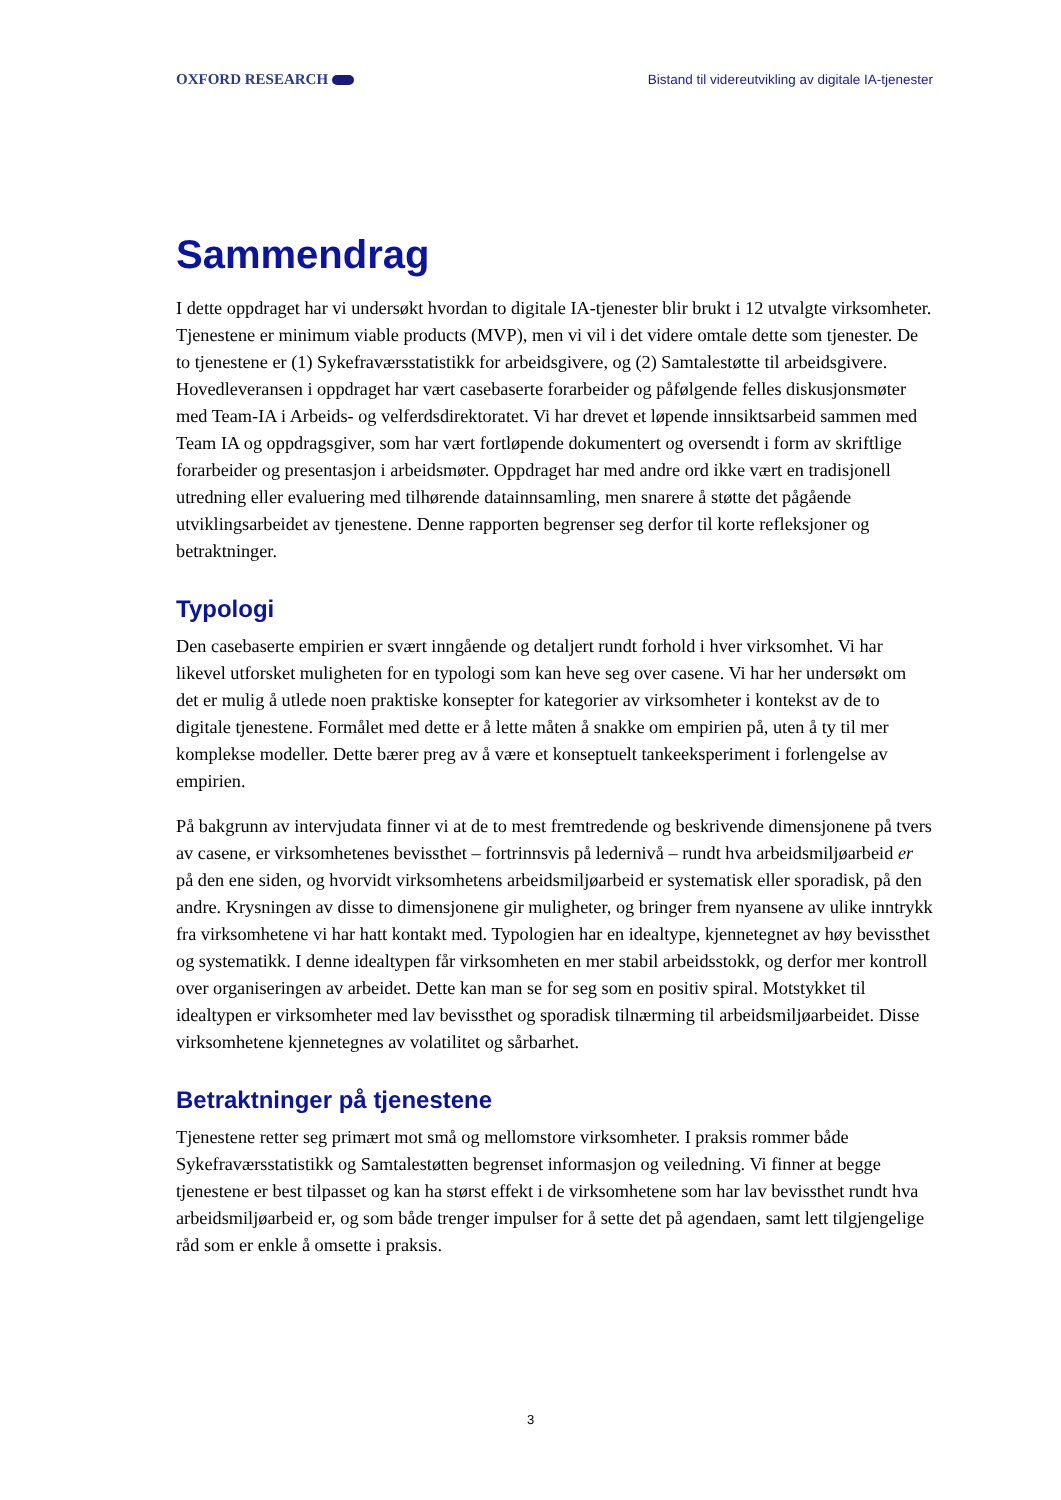OXFORD RESEARCH
Bistand til videreutvikling av digitale IA-tjenester
Sammendrag
I dette oppdraget har vi undersøkt hvordan to digitale IA-tjenester blir brukt i 12 utvalgte virksomheter. Tjenestene er minimum viable products (MVP), men vi vil i det videre omtale dette som tjenester. De to tjenestene er (1) Sykefraværsstatistikk for arbeidsgivere, og (2) Samtalestøtte til arbeidsgivere. Hovedleveransen i oppdraget har vært casebaserte forarbeider og påfølgende felles diskusjonsmøter med Team-IA i Arbeids- og velferdsdirektoratet. Vi har drevet et løpende innsiktsarbeid sammen med Team IA og oppdragsgiver, som har vært fortløpende dokumentert og oversendt i form av skriftlige forarbeider og presentasjon i arbeidsmøter. Oppdraget har med andre ord ikke vært en tradisjonell utredning eller evaluering med tilhørende datainnsamling, men snarere å støtte det pågående utviklingsarbeidet av tjenestene. Denne rapporten begrenser seg derfor til korte refleksjoner og betraktninger.
Typologi
Den casebaserte empirien er svært inngående og detaljert rundt forhold i hver virksomhet. Vi har likevel utforsket muligheten for en typologi som kan heve seg over casene. Vi har her undersøkt om det er mulig å utlede noen praktiske konsepter for kategorier av virksomheter i kontekst av de to digitale tjenestene. Formålet med dette er å lette måten å snakke om empirien på, uten å ty til mer komplekse modeller. Dette bærer preg av å være et konseptuelt tankeeksperiment i forlengelse av empirien.
På bakgrunn av intervjudata finner vi at de to mest fremtredende og beskrivende dimensjonene på tvers av casene, er virksomhetenes bevissthet – fortrinnsvis på ledernivå – rundt hva arbeidsmiljøarbeid er på den ene siden, og hvorvidt virksomhetens arbeidsmiljøarbeid er systematisk eller sporadisk, på den andre. Krysningen av disse to dimensjonene gir muligheter, og bringer frem nyansene av ulike inntrykk fra virksomhetene vi har hatt kontakt med. Typologien har en idealtype, kjennetegnet av høy bevissthet og systematikk. I denne idealtypen får virksomheten en mer stabil arbeidsstokk, og derfor mer kontroll over organiseringen av arbeidet. Dette kan man se for seg som en positiv spiral. Motstykket til idealtypen er virksomheter med lav bevissthet og sporadisk tilnærming til arbeidsmiljøarbeidet. Disse virksomhetene kjennetegnes av volatilitet og sårbarhet.
Betraktninger på tjenestene
Tjenestene retter seg primært mot små og mellomstore virksomheter. I praksis rommer både Sykefraværsstatistikk og Samtalestøtten begrenset informasjon og veiledning. Vi finner at begge tjenestene er best tilpasset og kan ha størst effekt i de virksomhetene som har lav bevissthet rundt hva arbeidsmiljøarbeid er, og som både trenger impulser for å sette det på agendaen, samt lett tilgjengelige råd som er enkle å omsette i praksis.
3